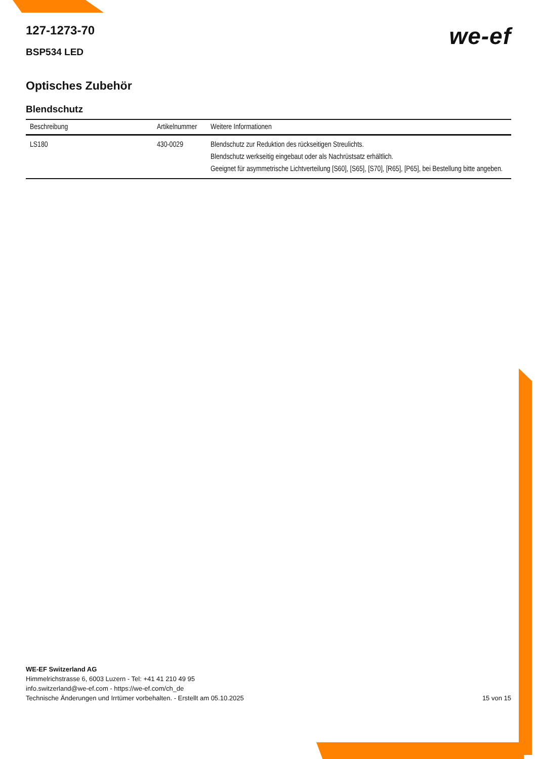we-ef
127-1273-70
BSP534 LED
Optisches Zubehör
Blendschutz
| Beschreibung | Artikelnummer | Weitere Informationen |
| --- | --- | --- |
| LS180 | 430-0029 | Blendschutz zur Reduktion des rückseitigen Streulichts. Blendschutz werkseitig eingebaut oder als Nachrüstsatz erhältlich. Geeignet für asymmetrische Lichtverteilung [S60], [S65], [S70], [R65], [P65], bei Bestellung bitte angeben. |
WE-EF Switzerland AG
Himmelrichstrasse 6, 6003 Luzern - Tel: +41 41 210 49 95
info.switzerland@we-ef.com - https://we-ef.com/ch_de
Technische Änderungen und Irrtümer vorbehalten. - Erstellt am 05.10.2025 15 von 15